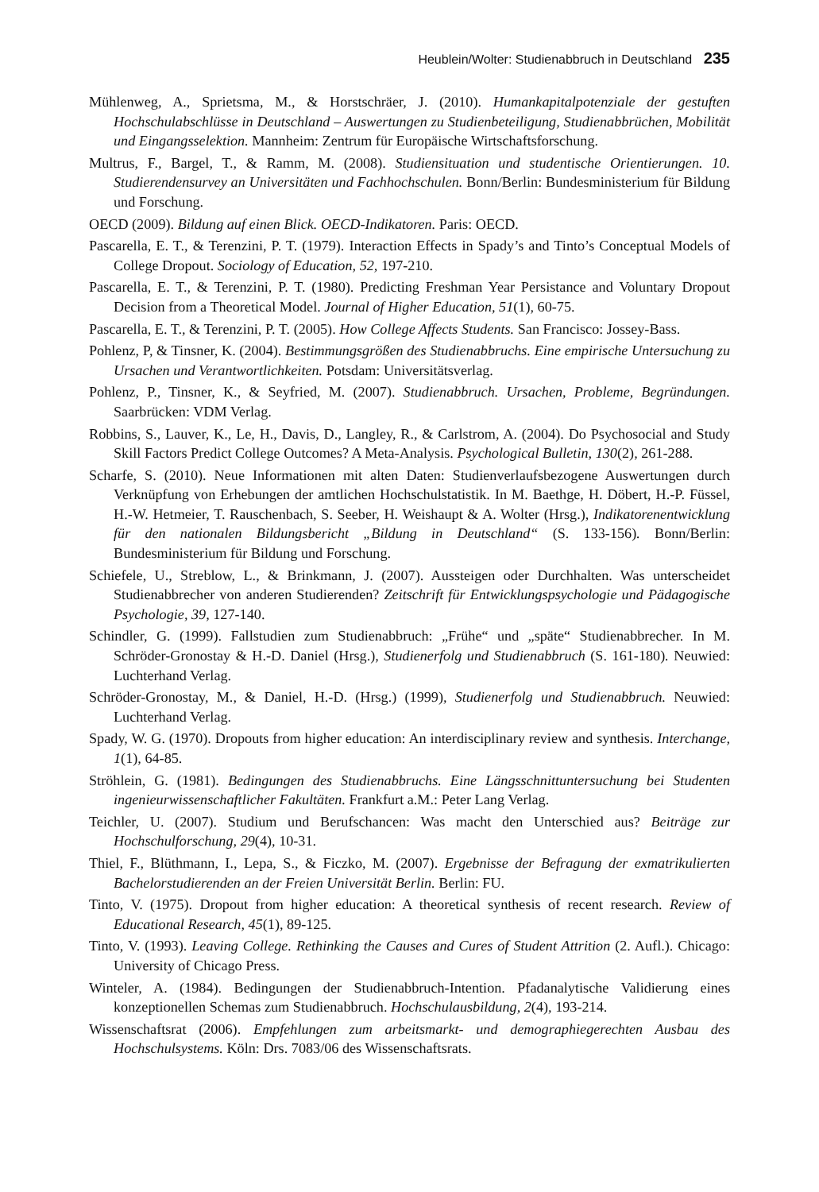Heublein/Wolter: Studienabbruch in Deutschland 235
Mühlenweg, A., Sprietsma, M., & Horstschräer, J. (2010). Humankapitalpotenziale der gestuften Hochschulabschlüsse in Deutschland – Auswertungen zu Studienbeteiligung, Studienabbrüchen, Mobilität und Eingangsselektion. Mannheim: Zentrum für Europäische Wirtschaftsforschung.
Multrus, F., Bargel, T., & Ramm, M. (2008). Studiensituation und studentische Orientierungen. 10. Studierendensurvey an Universitäten und Fachhochschulen. Bonn/Berlin: Bundesministerium für Bildung und Forschung.
OECD (2009). Bildung auf einen Blick. OECD-Indikatoren. Paris: OECD.
Pascarella, E. T., & Terenzini, P. T. (1979). Interaction Effects in Spady’s and Tinto’s Conceptual Models of College Dropout. Sociology of Education, 52, 197-210.
Pascarella, E. T., & Terenzini, P. T. (1980). Predicting Freshman Year Persistance and Voluntary Dropout Decision from a Theoretical Model. Journal of Higher Education, 51(1), 60-75.
Pascarella, E. T., & Terenzini, P. T. (2005). How College Affects Students. San Francisco: Jossey-Bass.
Pohlenz, P, & Tinsner, K. (2004). Bestimmungsgrößen des Studienabbruchs. Eine empirische Untersuchung zu Ursachen und Verantwortlichkeiten. Potsdam: Universitätsverlag.
Pohlenz, P., Tinsner, K., & Seyfried, M. (2007). Studienabbruch. Ursachen, Probleme, Begründungen. Saarbrücken: VDM Verlag.
Robbins, S., Lauver, K., Le, H., Davis, D., Langley, R., & Carlstrom, A. (2004). Do Psychosocial and Study Skill Factors Predict College Outcomes? A Meta-Analysis. Psychological Bulletin, 130(2), 261-288.
Scharfe, S. (2010). Neue Informationen mit alten Daten: Studienverlaufsbezogene Auswertungen durch Verknüpfung von Erhebungen der amtlichen Hochschulstatistik. In M. Baethge, H. Döbert, H.-P. Füssel, H.-W. Hetmeier, T. Rauschenbach, S. Seeber, H. Weishaupt & A. Wolter (Hrsg.), Indikatorenentwicklung für den nationalen Bildungsbericht „Bildung in Deutschland“ (S. 133-156). Bonn/Berlin: Bundesministerium für Bildung und Forschung.
Schiefele, U., Streblow, L., & Brinkmann, J. (2007). Aussteigen oder Durchhalten. Was unterscheidet Studienabbrecher von anderen Studierenden? Zeitschrift für Entwicklungspsychologie und Pädagogische Psychologie, 39, 127-140.
Schindler, G. (1999). Fallstudien zum Studienabbruch: „Frühe“ und „späte“ Studienabbrecher. In M. Schröder-Gronostay & H.-D. Daniel (Hrsg.), Studienerfolg und Studienabbruch (S. 161-180). Neuwied: Luchterhand Verlag.
Schröder-Gronostay, M., & Daniel, H.-D. (Hrsg.) (1999), Studienerfolg und Studienabbruch. Neuwied: Luchterhand Verlag.
Spady, W. G. (1970). Dropouts from higher education: An interdisciplinary review and synthesis. Interchange, 1(1), 64-85.
Ströhlein, G. (1981). Bedingungen des Studienabbruchs. Eine Längsschnittuntersuchung bei Studenten ingenieurwissenschaftlicher Fakultäten. Frankfurt a.M.: Peter Lang Verlag.
Teichler, U. (2007). Studium und Berufschancen: Was macht den Unterschied aus? Beiträge zur Hochschulforschung, 29(4), 10-31.
Thiel, F., Blüthmann, I., Lepa, S., & Ficzko, M. (2007). Ergebnisse der Befragung der exmatrikulierten Bachelorstudierenden an der Freien Universität Berlin. Berlin: FU.
Tinto, V. (1975). Dropout from higher education: A theoretical synthesis of recent research. Review of Educational Research, 45(1), 89-125.
Tinto, V. (1993). Leaving College. Rethinking the Causes and Cures of Student Attrition (2. Aufl.). Chicago: University of Chicago Press.
Winteler, A. (1984). Bedingungen der Studienabbruch-Intention. Pfadanalytische Validierung eines konzeptionellen Schemas zum Studienabbruch. Hochschulausbildung, 2(4), 193-214.
Wissenschaftsrat (2006). Empfehlungen zum arbeitsmarkt- und demographiegerechten Ausbau des Hochschulsystems. Köln: Drs. 7083/06 des Wissenschaftsrats.